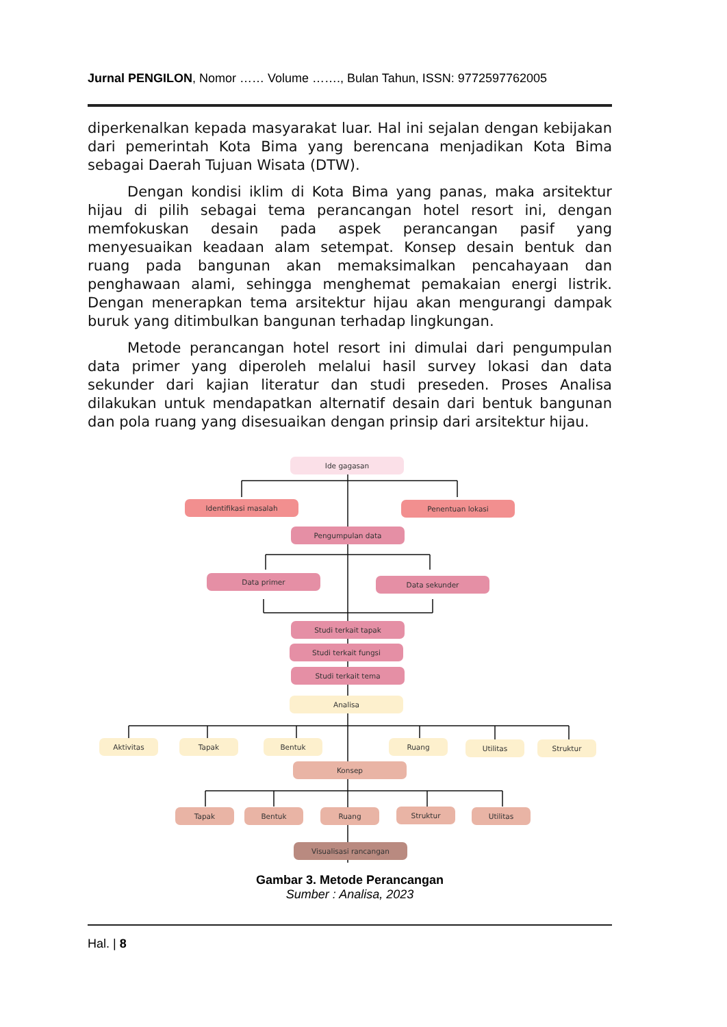Jurnal PENGILON, Nomor …… Volume ……., Bulan Tahun, ISSN: 9772597762005
diperkenalkan kepada masyarakat luar. Hal ini sejalan dengan kebijakan dari pemerintah Kota Bima yang berencana menjadikan Kota Bima sebagai Daerah Tujuan Wisata (DTW).
Dengan kondisi iklim di Kota Bima yang panas, maka arsitektur hijau di pilih sebagai tema perancangan hotel resort ini, dengan memfokuskan desain pada aspek perancangan pasif yang menyesuaikan keadaan alam setempat. Konsep desain bentuk dan ruang pada bangunan akan memaksimalkan pencahayaan dan penghawaan alami, sehingga menghemat pemakaian energi listrik. Dengan menerapkan tema arsitektur hijau akan mengurangi dampak buruk yang ditimbulkan bangunan terhadap lingkungan.
Metode perancangan hotel resort ini dimulai dari pengumpulan data primer yang diperoleh melalui hasil survey lokasi dan data sekunder dari kajian literatur dan studi preseden. Proses Analisa dilakukan untuk mendapatkan alternatif desain dari bentuk bangunan dan pola ruang yang disesuaikan dengan prinsip dari arsitektur hijau.
Ide gagasan
Identifikasi masalah Penentuan lokasi
Pengumpulan data
Data primer Data sekunder
Studi terkait tapak
Studi terkait fungsi
Studi terkait tema
Analisa
Aktivitas Tapak Bentuk Ruang Utilitas Struktur
Konsep
Tapak Bentuk Ruang Struktur Utilitas
Visualisasi rancangan
Gambar 3. Metode Perancangan
Sumber : Analisa, 2023
Hal. | 8